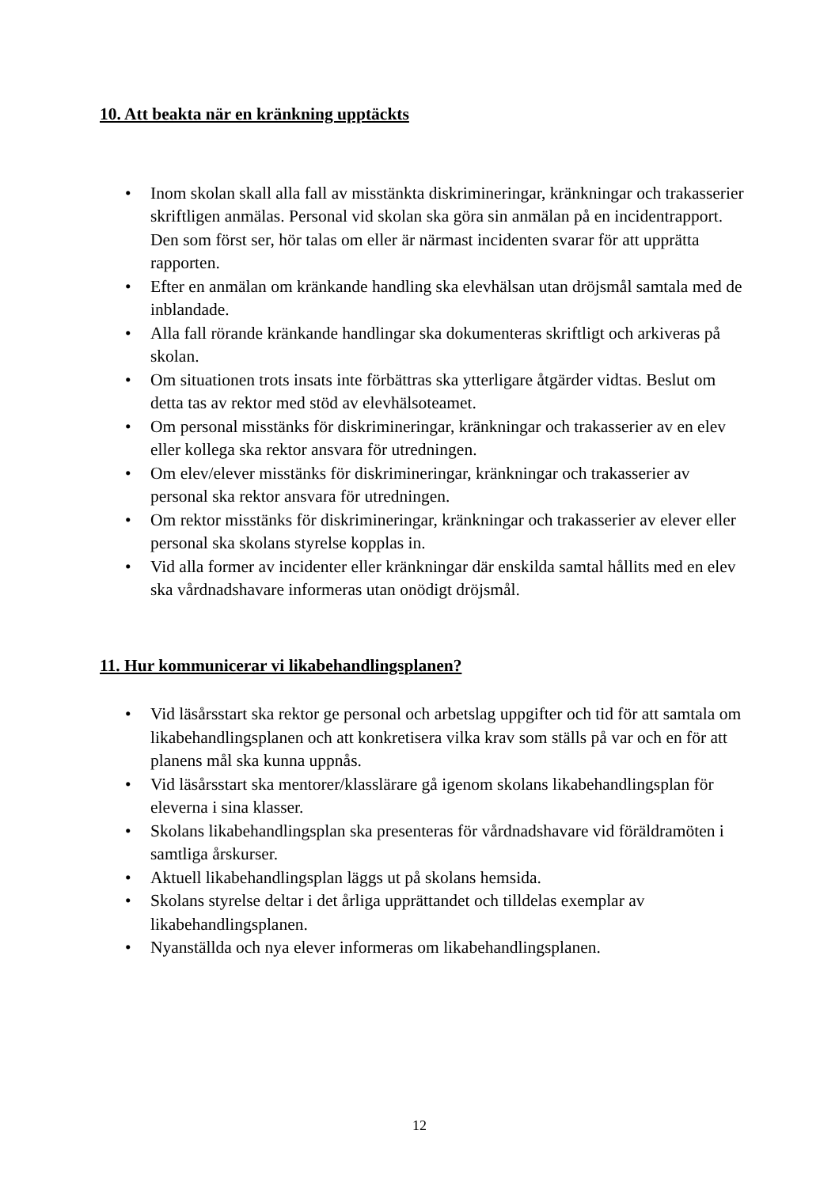10. Att beakta när en kränkning upptäckts
• Inom skolan skall alla fall av misstänkta diskrimineringar, kränkningar och trakasserier skriftligen anmälas. Personal vid skolan ska göra sin anmälan på en incidentrapport. Den som först ser, hör talas om eller är närmast incidenten svarar för att upprätta rapporten.
• Efter en anmälan om kränkande handling ska elevhälsan utan dröjsmål samtala med de inblandade.
• Alla fall rörande kränkande handlingar ska dokumenteras skriftligt och arkiveras på skolan.
• Om situationen trots insats inte förbättras ska ytterligare åtgärder vidtas. Beslut om detta tas av rektor med stöd av elevhälsoteamet.
• Om personal misstänks för diskrimineringar, kränkningar och trakasserier av en elev eller kollega ska rektor ansvara för utredningen.
• Om elev/elever misstänks för diskrimineringar, kränkningar och trakasserier av personal ska rektor ansvara för utredningen.
• Om rektor misstänks för diskrimineringar, kränkningar och trakasserier av elever eller personal ska skolans styrelse kopplas in.
• Vid alla former av incidenter eller kränkningar där enskilda samtal hållits med en elev ska vårdnadshavare informeras utan onödigt dröjsmål.
11. Hur kommunicerar vi likabehandlingsplanen?
• Vid läsårsstart ska rektor ge personal och arbetslag uppgifter och tid för att samtala om likabehandlingsplanen och att konkretisera vilka krav som ställs på var och en för att planens mål ska kunna uppnås.
• Vid läsårsstart ska mentorer/klasslärare gå igenom skolans likabehandlingsplan för eleverna i sina klasser.
• Skolans likabehandlingsplan ska presenteras för vårdnadshavare vid föräldramöten i samtliga årskurser.
• Aktuell likabehandlingsplan läggs ut på skolans hemsida.
• Skolans styrelse deltar i det årliga upprättandet och tilldelas exemplar av likabehandlingsplanen.
• Nyanställda och nya elever informeras om likabehandlingsplanen.
12